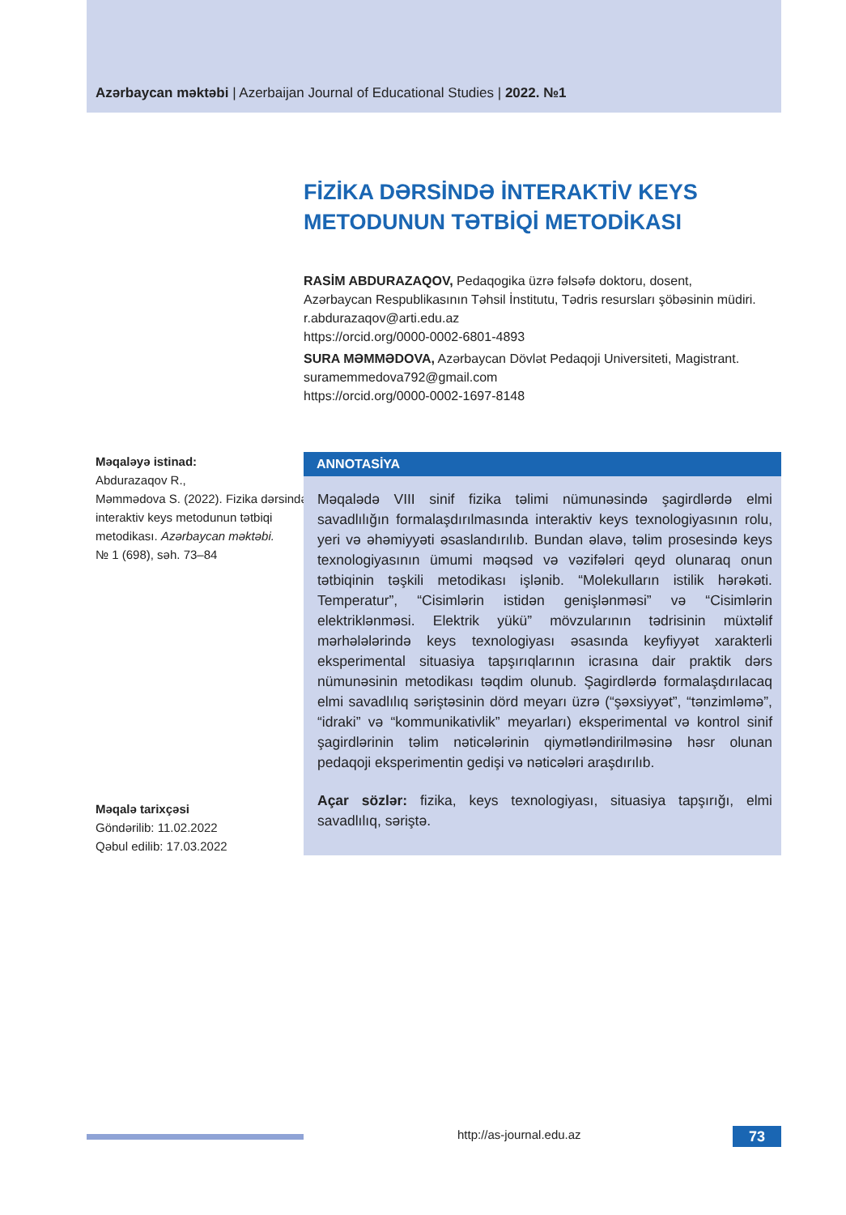Azərbaycan məktəbi | Azerbaijan Journal of Educational Studies | 2022. №1
FİZİKA DƏRSİNDƏ İNTERAKTİV KEYS
METODUNUN TƏTBİQİ METODİKASI
RASİM ABDURAZAQOV, Pedaqogika üzrə fəlsəfə doktoru, dosent, Azərbaycan Respublikasının Təhsil İnstitutu, Tədris resursları şöbəsinin müdiri. r.abdurazaqov@arti.edu.az
https://orcid.org/0000-0002-6801-4893
SURA MƏMMƏDOVA, Azərbaycan Dövlət Pedaqoji Universiteti, Magistrant. suramemmedova792@gmail.com
https://orcid.org/0000-0002-1697-8148
Məqaləyə istinad:
Abdurazaqov R.,
Məmmədova S. (2022). Fizika dərsində interaktiv keys metodunun tətbiqi metodikası. Azərbaycan məktəbi.
№ 1 (698), səh. 73–84
Məqalə tarixçəsi
Göndərilib: 11.02.2022
Qəbul edilib: 17.03.2022
ANNOTASİYA
Məqalədə VIII sinif fizika təlimi nümunəsində şagirdlərdə elmi savadlılığın formalaşdırılmasında interaktiv keys texnologiyasının rolu, yeri və əhəmiyyəti əsaslandırılıb. Bundan əlavə, təlim prosesində keys texnologiyasının ümumi məqsəd və vəzifələri qeyd olunaraq onun tətbiqinin təşkili metodikası işlənib. “Molekulların istilik hərəkəti. Temperatur”, “Cisimlərin istidən genişlənməsi” və “Cisimlərin elektriklənməsi. Elektrik yükü” mövzularının tədrisinin müxtəlif mərhələlərində keys texnologiyası əsasında keyfiyyət xarakterli eksperimental situasiya tapşırıqlarının icrasına dair praktik dərs nümunəsinin metodikası təqdim olunub. Şagirdlərdə formalaşdırılacaq elmi savadlılıq səriştəsinin dörd meyarı üzrə (“şəxsiyyət”, “tənzimləmə”, “idraki” və “kommunikativlik” meyarları) eksperimental və kontrol sinif şagirdlərinin təlim nəticələrinin qiymətləndirilməsinə həsr olunan pedaqoji eksperimentin gedişi və nəticələri araşdırılıb.
Açar sözlər: fizika, keys texnologiyası, situasiya tapşırığı, elmi savadlılıq, səriştə.
http://as-journal.edu.az 73